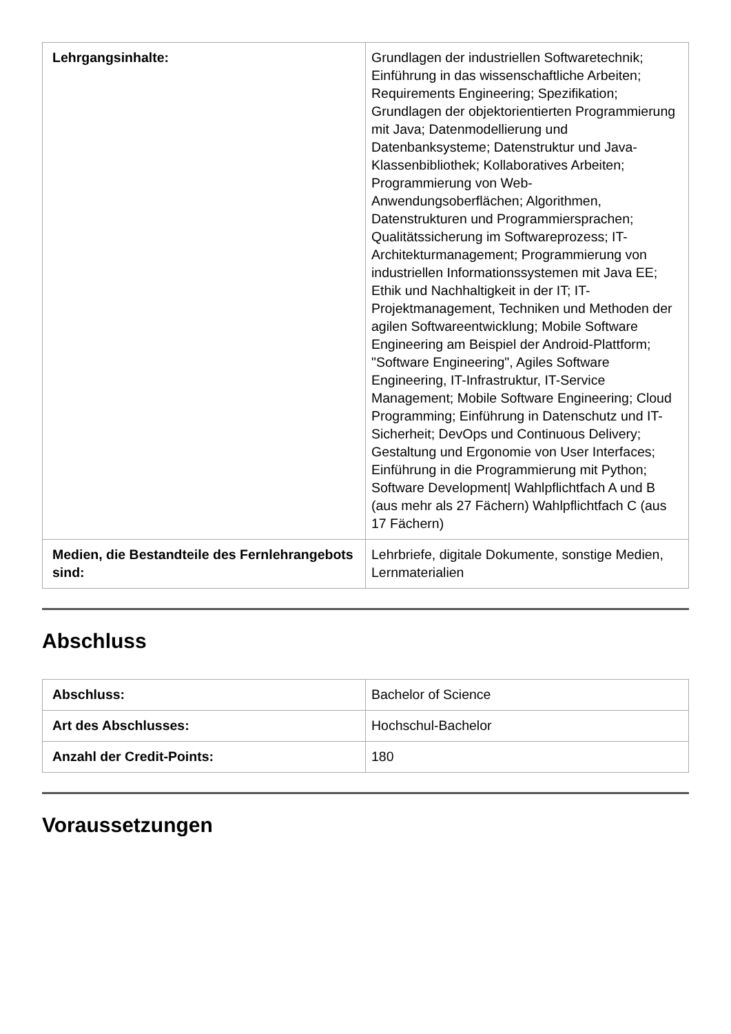| Lehrgangsinhalte: | Grundlagen der industriellen Softwaretechnik; Einführung in das wissenschaftliche Arbeiten; Requirements Engineering; Spezifikation; Grundlagen der objektorientierten Programmierung mit Java; Datenmodellierung und Datenbanksysteme; Datenstruktur und Java-Klassenbibliothek; Kollaboratives Arbeiten; Programmierung von Web-Anwendungsoberflächen; Algorithmen, Datenstrukturen und Programmiersprachen; Qualitätssicherung im Softwareprozess; IT-Architekturmanagement; Programmierung von industriellen Informationssystemen mit Java EE; Ethik und Nachhaltigkeit in der IT; IT-Projektmanagement, Techniken und Methoden der agilen Softwareentwicklung; Mobile Software Engineering am Beispiel der Android-Plattform; "Software Engineering", Agiles Software Engineering, IT-Infrastruktur, IT-Service Management; Mobile Software Engineering; Cloud Programming; Einführung in Datenschutz und IT-Sicherheit; DevOps und Continuous Delivery; Gestaltung und Ergonomie von User Interfaces; Einführung in die Programmierung mit Python; Software Development/ Wahlpflichtfach A und B (aus mehr als 27 Fächern) Wahlpflichtfach C (aus 17 Fächern) |
| Medien, die Bestandteile des Fernlehrangebots sind: | Lehrbriefe, digitale Dokumente, sonstige Medien, Lernmaterialien |
Abschluss
| Abschluss: | Bachelor of Science |
| Art des Abschlusses: | Hochschul-Bachelor |
| Anzahl der Credit-Points: | 180 |
Voraussetzungen